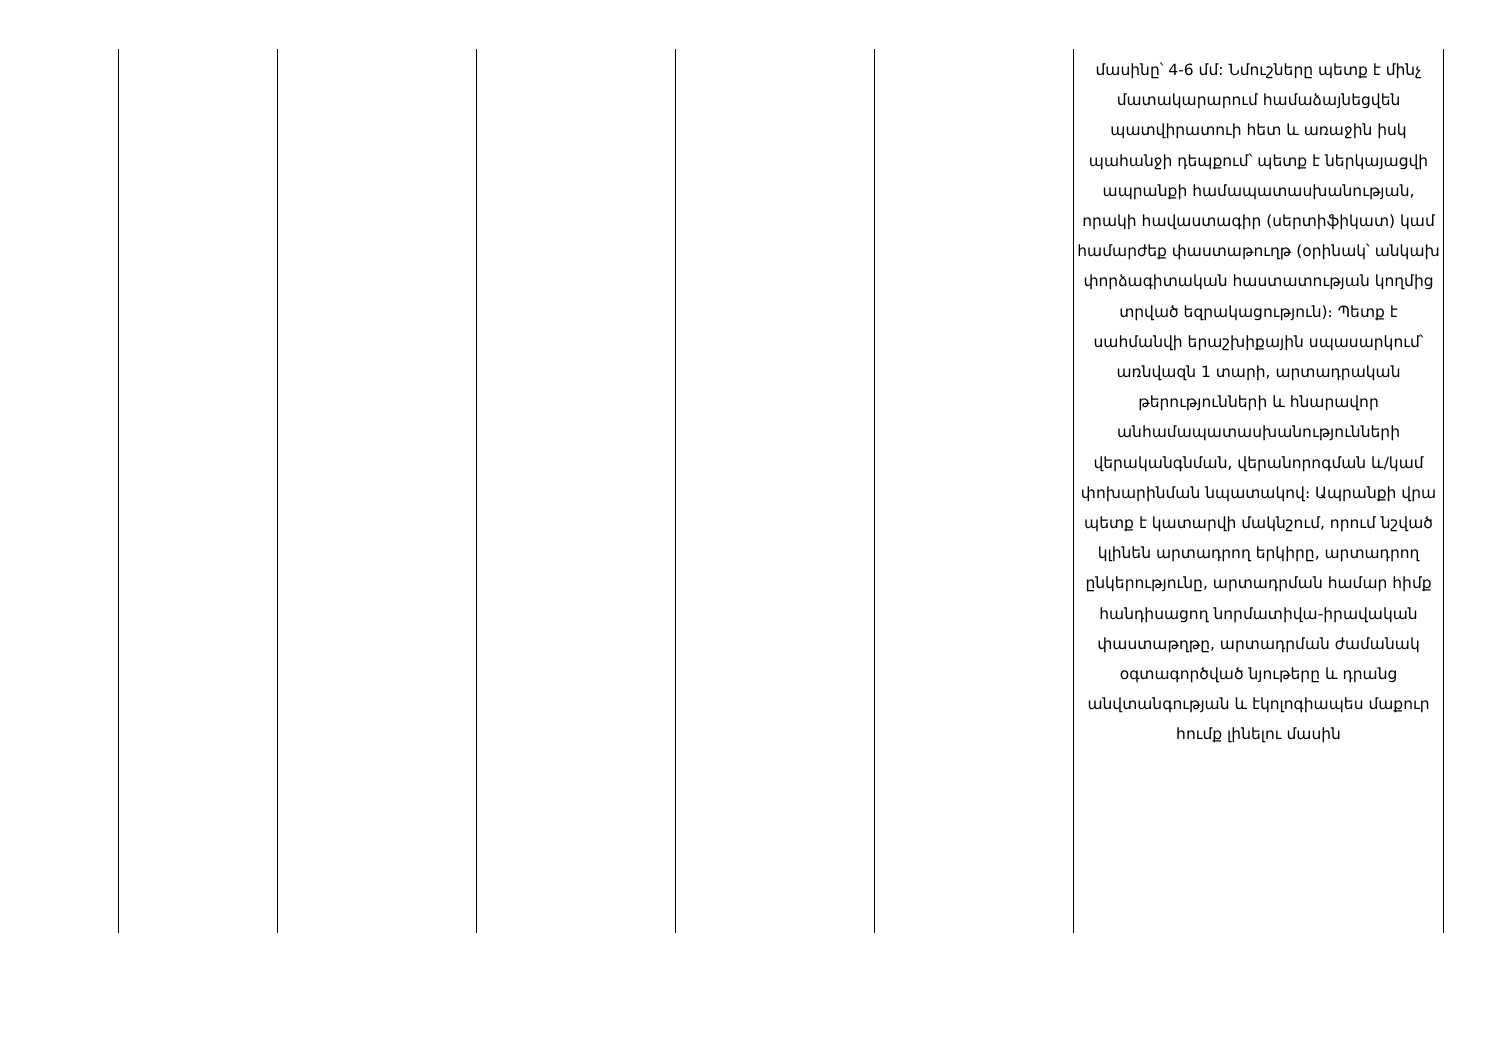| | | | | | մասինը՝ 4-6 մմ: Նմուշները պետք է մինչ մատակարարում համաձայնեցվեն պատվիրատուի հետ և առաջին իսկ պահանջի դեպքում՝ պետք է ներկայացվի ապրանքի համապատասխանության, որակի հավաստագիր (սերտիֆիկատ) կամ համարժեք փաստաթուղթ (օրինակ՝ անկախ փորձագիտական հաստատության կողմից տրված եզրակացություն)։ Պետք է սահմանվի երաշխիքային սպասարկում՝ առնվազն 1 տարի, արտադրական թերությունների և հնարավոր անհամապատասխանությունների վերականգնման, վերանորոգման և/կամ փոխարինման նպատակով։ Ապրանքի վրա պետք է կատարվի մակնշում, որում նշված կլինեն արտադրող երկիրը, արտադրող ընկերությունը, արտադրման համար հիմք հանդիսացող նորմատիվա-իրավական փաստաթղթը, արտադրման ժամանակ օգտագործված նյութերը և դրանց անվտանգության և էկոլոգիապես մաքուր հումք լինելու մասին |